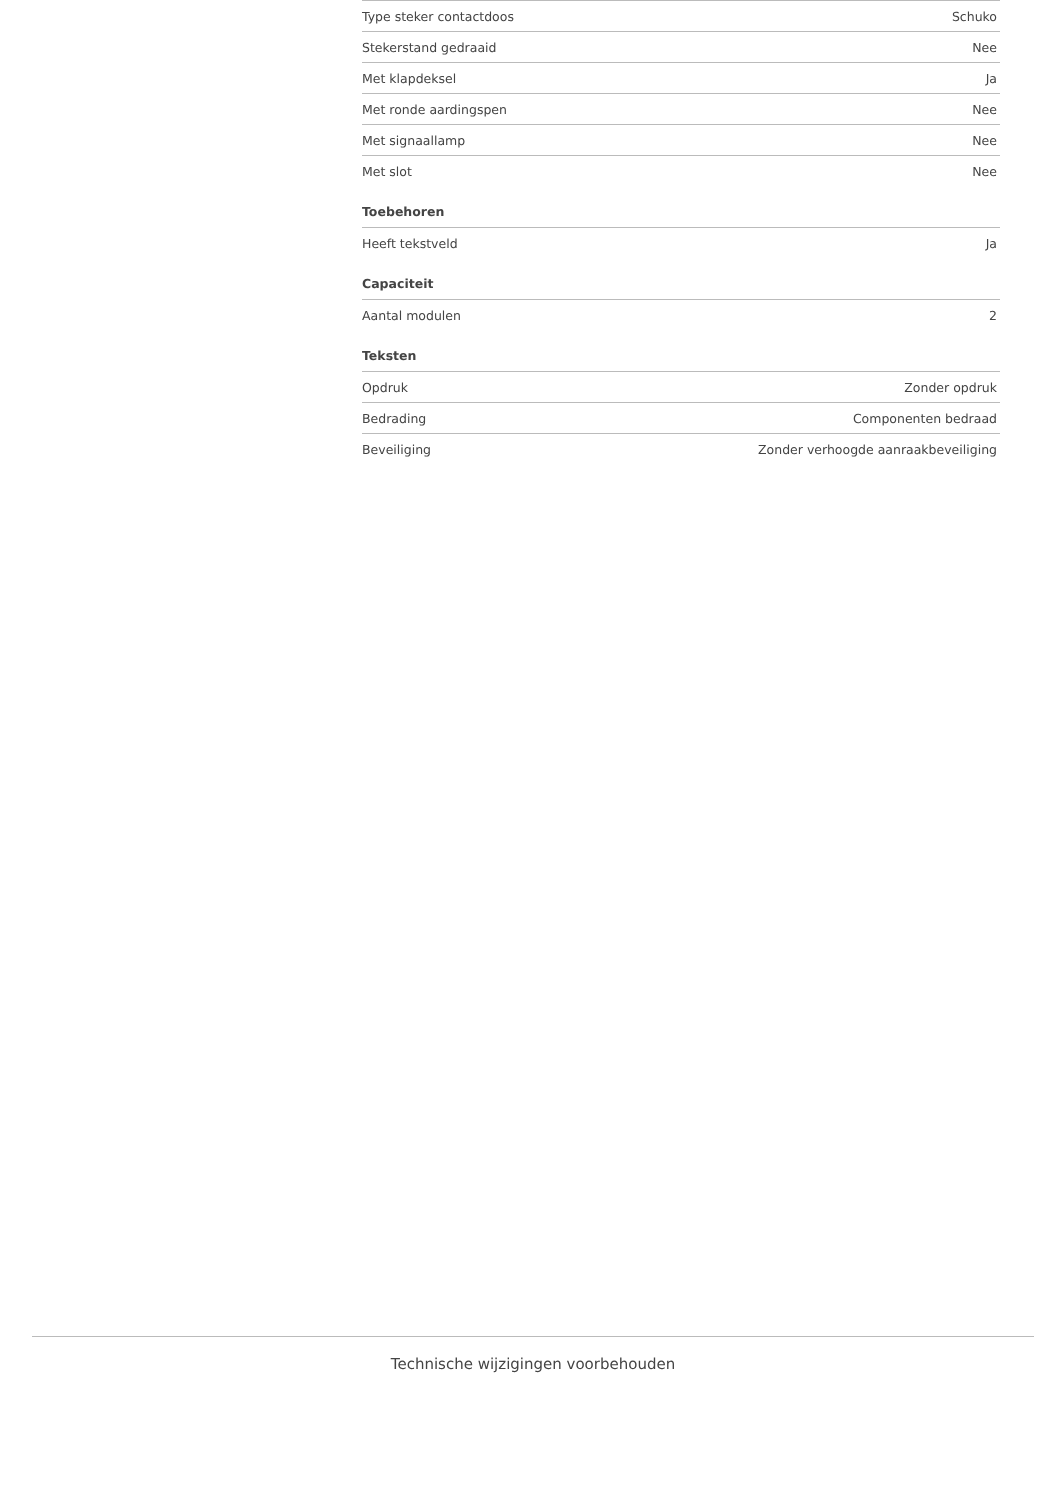| Type steker contactdoos | Schuko |
| Stekerstand gedraaid | Nee |
| Met klapdeksel | Ja |
| Met ronde aardingspen | Nee |
| Met signaallamp | Nee |
| Met slot | Nee |
| Toebehoren | |
| --- | --- |
| Heeft tekstveld | Ja |
| Capaciteit | |
| --- | --- |
| Aantal modulen | 2 |
| Teksten | |
| --- | --- |
| Opdruk | Zonder opdruk |
| Bedrading | Componenten bedraad |
| Beveiliging | Zonder verhoogde aanraakbeveiliging |
Technische wijzigingen voorbehouden